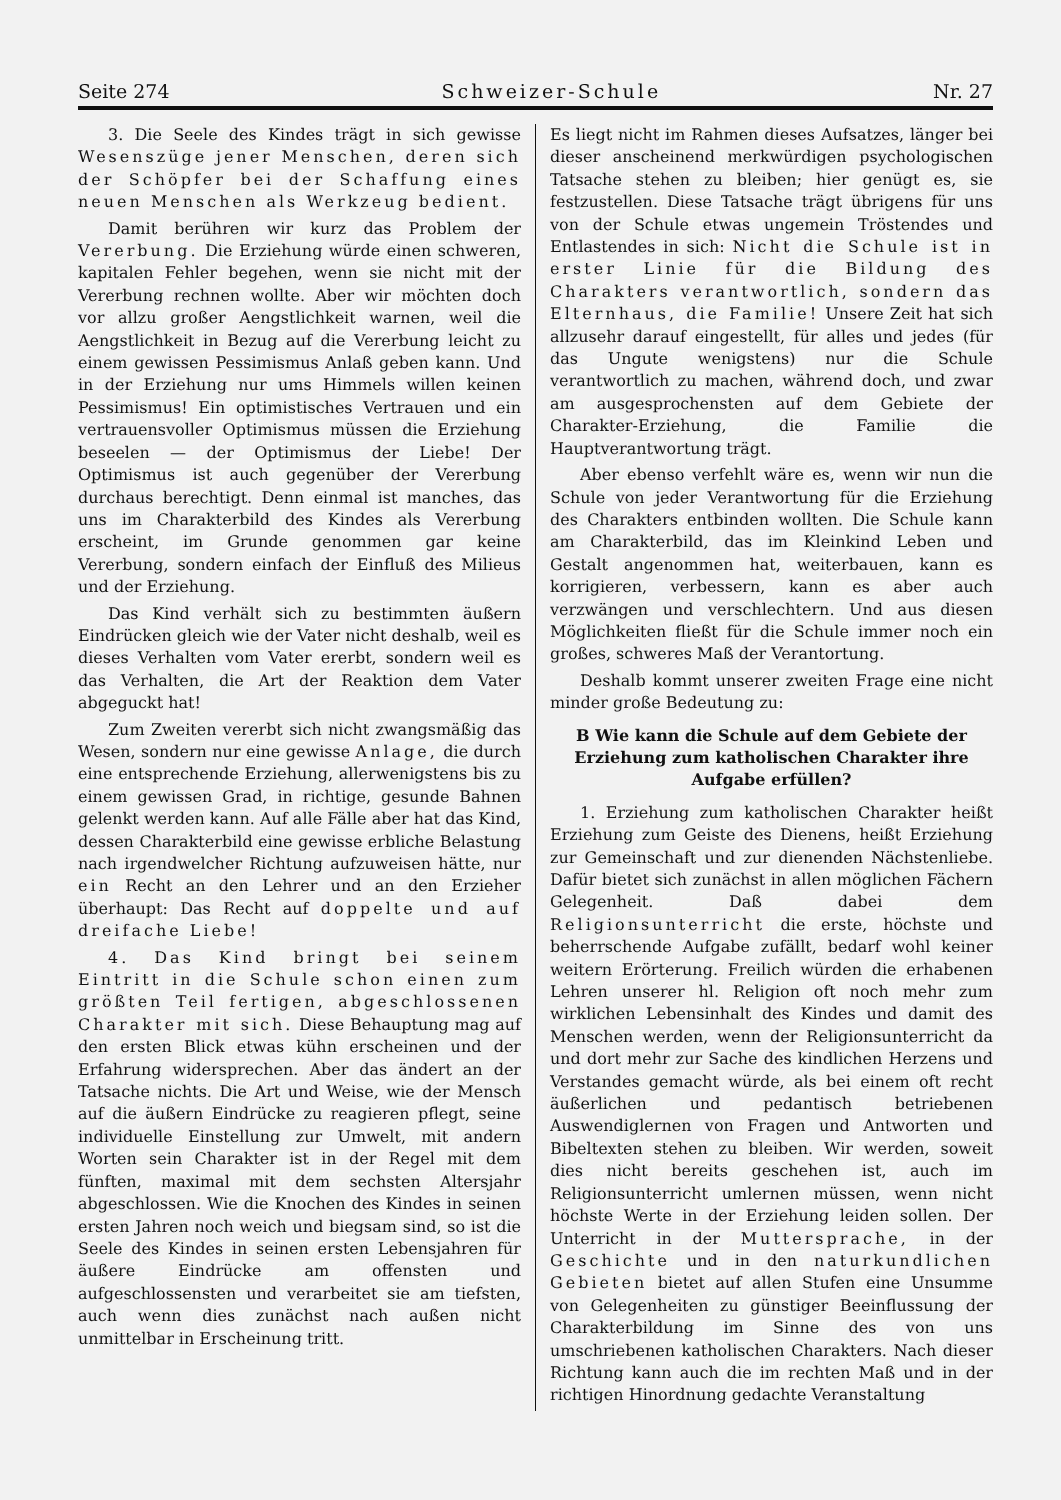Seite 274 Schweizer-Schule Nr. 27
3. Die Seele des Kindes trägt in sich gewisse Wesenszüge jener Menschen, deren sich der Schöpfer bei der Schaffung eines neuen Menschen als Werkzeug bedient.
Damit berühren wir kurz das Problem der Vererbung. Die Erziehung würde einen schweren, kapitalen Fehler begehen, wenn sie nicht mit der Vererbung rechnen wollte. Aber wir möchten doch vor allzu großer Aengstlichkeit warnen, weil die Aengstlichkeit in Bezug auf die Vererbung leicht zu einem gewissen Pessimismus Anlaß geben kann. Und in der Erziehung nur ums Himmels willen keinen Pessimismus! Ein optimistisches Vertrauen und ein vertrauensvoller Optimismus müssen die Erziehung beseelen — der Optimismus der Liebe! Der Optimismus ist auch gegenüber der Vererbung durchaus berechtigt. Denn einmal ist manches, das uns im Charakterbild des Kindes als Vererbung erscheint, im Grunde genommen gar keine Vererbung, sondern einfach der Einfluß des Milieus und der Erziehung.
Das Kind verhält sich zu bestimmten äußern Eindrücken gleich wie der Vater nicht deshalb, weil es dieses Verhalten vom Vater ererbt, sondern weil es das Verhalten, die Art der Reaktion dem Vater abgeguckt hat!
Zum Zweiten vererbt sich nicht zwangsmäßig das Wesen, sondern nur eine gewisse Anlage, die durch eine entsprechende Erziehung, allerwenigstens bis zu einem gewissen Grad, in richtige, gesunde Bahnen gelenkt werden kann. Auf alle Fälle aber hat das Kind, dessen Charakterbild eine gewisse erbliche Belastung nach irgendwelcher Richtung aufzuweisen hätte, nur ein Recht an den Lehrer und an den Erzieher überhaupt: Das Recht auf doppelte und auf dreifache Liebe!
4. Das Kind bringt bei seinem Eintritt in die Schule schon einen zum größten Teil fertigen, abgeschlossenen Charakter mit sich. Diese Behauptung mag auf den ersten Blick etwas kühn erscheinen und der Erfahrung widersprechen. Aber das ändert an der Tatsache nichts. Die Art und Weise, wie der Mensch auf die äußern Eindrücke zu reagieren pflegt, seine individuelle Einstellung zur Umwelt, mit andern Worten sein Charakter ist in der Regel mit dem fünften, maximal mit dem sechsten Altersjahr abgeschlossen. Wie die Knochen des Kindes in seinen ersten Jahren noch weich und biegsam sind, so ist die Seele des Kindes in seinen ersten Lebensjahren für äußere Eindrücke am offensten und aufgeschlossensten und verarbeitet sie am tiefsten, auch wenn dies zunächst nach außen nicht unmittelbar in Erscheinung tritt.
Es liegt nicht im Rahmen dieses Aufsatzes, länger bei dieser anscheinend merkwürdigen psychologischen Tatsache stehen zu bleiben; hier genügt es, sie festzustellen. Diese Tatsache trägt übrigens für uns von der Schule etwas ungemein Tröstendes und Entlastendes in sich: Nicht die Schule ist in erster Linie für die Bildung des Charakters verantwortlich, sondern das Elternhaus, die Familie! Unsere Zeit hat sich allzusehr darauf eingestellt, für alles und jedes (für das Ungute wenigstens) nur die Schule verantwortlich zu machen, während doch, und zwar am ausgesprochensten auf dem Gebiete der Charakter-Erziehung, die Familie die Hauptverantwortung trägt.
Aber ebenso verfehlt wäre es, wenn wir nun die Schule von jeder Verantwortung für die Erziehung des Charakters entbinden wollten. Die Schule kann am Charakterbild, das im Kleinkind Leben und Gestalt angenommen hat, weiterbauen, kann es korrigieren, verbessern, kann es aber auch verzwängen und verschlechtern. Und aus diesen Möglichkeiten fließt für die Schule immer noch ein großes, schweres Maß der Verantortung.
Deshalb kommt unserer zweiten Frage eine nicht minder große Bedeutung zu:
B Wie kann die Schule auf dem Gebiete der Erziehung zum katholischen Charakter ihre Aufgabe erfüllen?
1. Erziehung zum katholischen Charakter heißt Erziehung zum Geiste des Dienens, heißt Erziehung zur Gemeinschaft und zur dienenden Nächstenliebe. Dafür bietet sich zunächst in allen möglichen Fächern Gelegenheit. Daß dabei dem Religionsunterricht die erste, höchste und beherrschende Aufgabe zufällt, bedarf wohl keiner weitern Erörterung. Freilich würden die erhabenen Lehren unserer hl. Religion oft noch mehr zum wirklichen Lebensinhalt des Kindes und damit des Menschen werden, wenn der Religionsunterricht da und dort mehr zur Sache des kindlichen Herzens und Verstandes gemacht würde, als bei einem oft recht äußerlichen und pedantisch betriebenen Auswendiglernen von Fragen und Antworten und Bibeltexten stehen zu bleiben. Wir werden, soweit dies nicht bereits geschehen ist, auch im Religionsunterricht umlernen müssen, wenn nicht höchste Werte in der Erziehung leiden sollen. Der Unterricht in der Muttersprache, in der Geschichte und in den naturkundlichen Gebieten bietet auf allen Stufen eine Unsumme von Gelegenheiten zu günstiger Beeinflussung der Charakterbildung im Sinne des von uns umschriebenen katholischen Charakters. Nach dieser Richtung kann auch die im rechten Maß und in der richtigen Hinordnung gedachte Veranstaltung